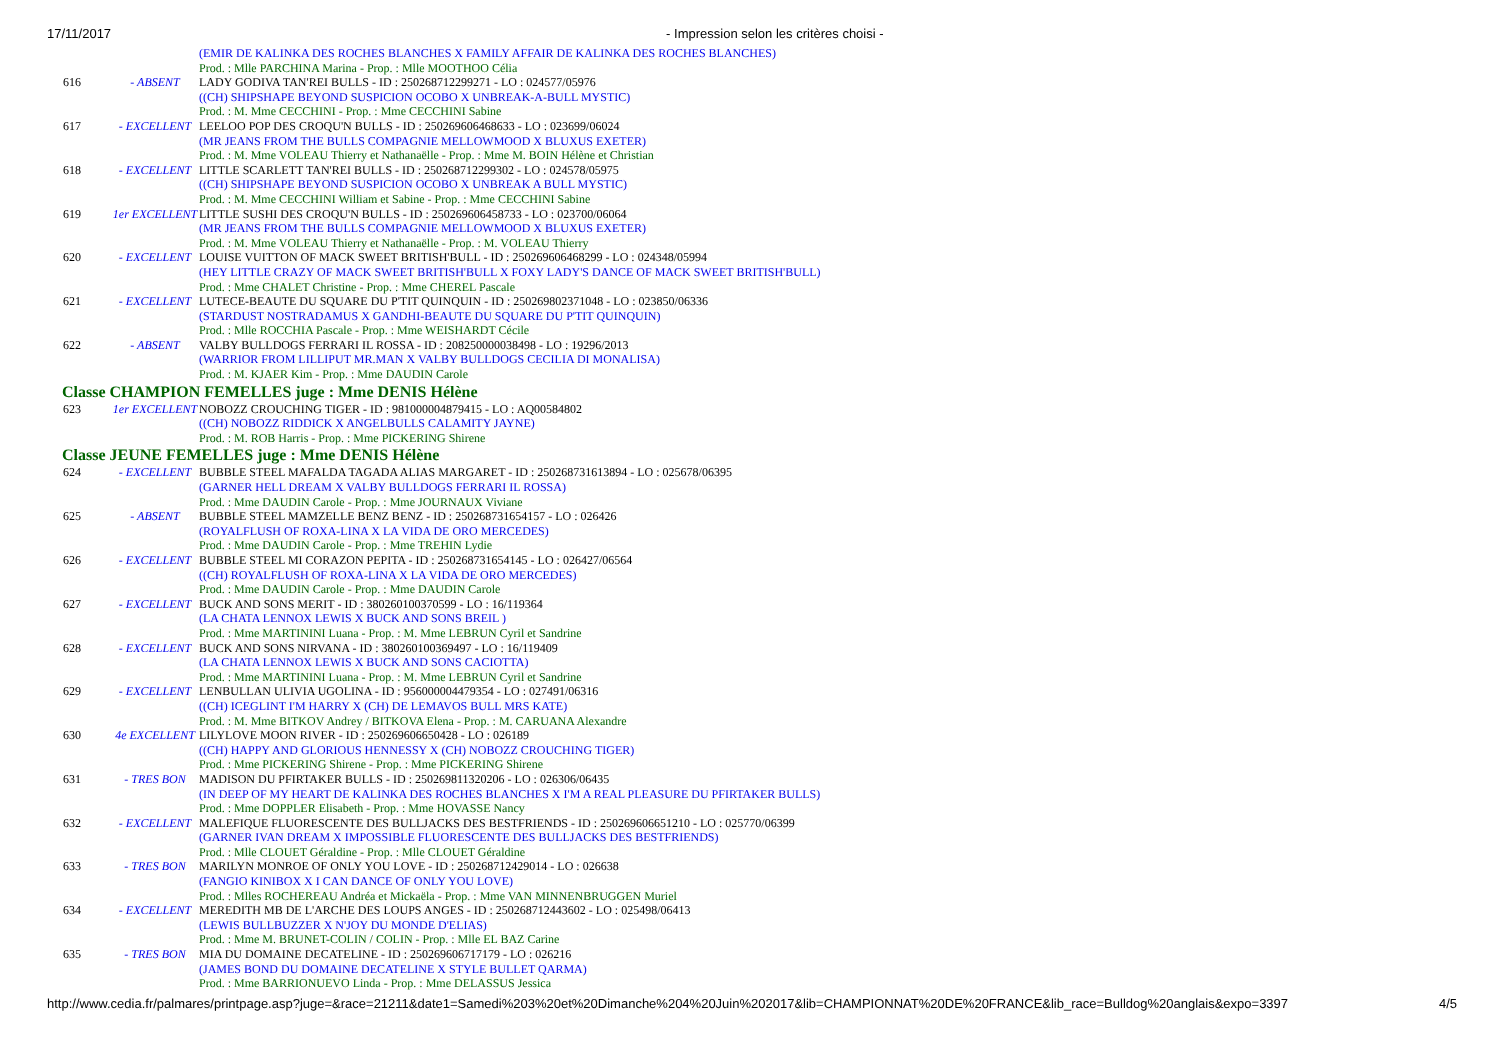17/11/2017 - Impression selon les critères choisi -
| | | (EMIR DE KALINKA DES ROCHES BLANCHES X FAMILY AFFAIR DE KALINKA DES ROCHES BLANCHES) |
| | | Prod. : Mlle PARCHINA Marina - Prop. : Mlle MOOTHOO Célia |
| 616 | - ABSENT | LADY GODIVA TAN'REI BULLS - ID : 250268712299271 - LO : 024577/05976 |
| | | ((CH) SHIPSHAPE BEYOND SUSPICION OCOBO X UNBREAK-A-BULL MYSTIC) |
| | | Prod. : M. Mme CECCHINI - Prop. : Mme CECCHINI Sabine |
| 617 | - EXCELLENT | LEELOO POP DES CROQU'N BULLS - ID : 250269606468633 - LO : 023699/06024 |
| | | (MR JEANS FROM THE BULLS COMPAGNIE MELLOWMOOD X BLUXUS EXETER) |
| | | Prod. : M. Mme VOLEAU Thierry et Nathanaëlle - Prop. : Mme M. BOIN Hélène et Christian |
| 618 | - EXCELLENT | LITTLE SCARLETT TAN'REI BULLS - ID : 250268712299302 - LO : 024578/05975 |
| | | ((CH) SHIPSHAPE BEYOND SUSPICION OCOBO X UNBREAK A BULL MYSTIC) |
| | | Prod. : M. Mme CECCHINI William et Sabine - Prop. : Mme CECCHINI Sabine |
| 619 | 1er EXCELLENT | LITTLE SUSHI DES CROQU'N BULLS - ID : 250269606458733 - LO : 023700/06064 |
| | | (MR JEANS FROM THE BULLS COMPAGNIE MELLOWMOOD X BLUXUS EXETER) |
| | | Prod. : M. Mme VOLEAU Thierry et Nathanaëlle - Prop. : M. VOLEAU Thierry |
| 620 | - EXCELLENT | LOUISE VUITTON OF MACK SWEET BRITISH'BULL - ID : 250269606468299 - LO : 024348/05994 |
| | | (HEY LITTLE CRAZY OF MACK SWEET BRITISH'BULL X FOXY LADY'S DANCE OF MACK SWEET BRITISH'BULL) |
| | | Prod. : Mme CHALET Christine - Prop. : Mme CHEREL Pascale |
| 621 | - EXCELLENT | LUTECE-BEAUTE DU SQUARE DU P'TIT QUINQUIN - ID : 250269802371048 - LO : 023850/06336 |
| | | (STARDUST NOSTRADAMUS X GANDHI-BEAUTE DU SQUARE DU P'TIT QUINQUIN) |
| | | Prod. : Mlle ROCCHIA Pascale - Prop. : Mme WEISHARDT Cécile |
| 622 | - ABSENT | VALBY BULLDOGS FERRARI IL ROSSA - ID : 208250000038498 - LO : 19296/2013 |
| | | (WARRIOR FROM LILLIPUT MR.MAN X VALBY BULLDOGS CECILIA DI MONALISA) |
| | | Prod. : M. KJAER Kim - Prop. : Mme DAUDIN Carole |
| Classe CHAMPION FEMELLES juge : Mme DENIS Hélène | | |
| 623 | 1er EXCELLENT | NOBOZZ CROUCHING TIGER - ID : 981000004879415 - LO : AQ00584802 |
| | | ((CH) NOBOZZ RIDDICK X ANGELBULLS CALAMITY JAYNE) |
| | | Prod. : M. ROB Harris - Prop. : Mme PICKERING Shirene |
| Classe JEUNE FEMELLES juge : Mme DENIS Hélène | | |
| 624 | - EXCELLENT | BUBBLE STEEL MAFALDA TAGADA ALIAS MARGARET - ID : 250268731613894 - LO : 025678/06395 |
| | | (GARNER HELL DREAM X VALBY BULLDOGS FERRARI IL ROSSA) |
| | | Prod. : Mme DAUDIN Carole - Prop. : Mme JOURNAUX Viviane |
| 625 | - ABSENT | BUBBLE STEEL MAMZELLE BENZ BENZ - ID : 250268731654157 - LO : 026426 |
| | | (ROYALFLUSH OF ROXA-LINA X LA VIDA DE ORO MERCEDES) |
| | | Prod. : Mme DAUDIN Carole - Prop. : Mme TREHIN Lydie |
| 626 | - EXCELLENT | BUBBLE STEEL MI CORAZON PEPITA - ID : 250268731654145 - LO : 026427/06564 |
| | | ((CH) ROYALFLUSH OF ROXA-LINA X LA VIDA DE ORO MERCEDES) |
| | | Prod. : Mme DAUDIN Carole - Prop. : Mme DAUDIN Carole |
| 627 | - EXCELLENT | BUCK AND SONS MERIT - ID : 380260100370599 - LO : 16/119364 |
| | | (LA CHATA LENNOX LEWIS X BUCK AND SONS BREIL ) |
| | | Prod. : Mme MARTININI Luana - Prop. : M. Mme LEBRUN Cyril et Sandrine |
| 628 | - EXCELLENT | BUCK AND SONS NIRVANA - ID : 380260100369497 - LO : 16/119409 |
| | | (LA CHATA LENNOX LEWIS X BUCK AND SONS CACIOTTA) |
| | | Prod. : Mme MARTININI Luana - Prop. : M. Mme LEBRUN Cyril et Sandrine |
| 629 | - EXCELLENT | LENBULLAN ULIVIA UGOLINA - ID : 956000004479354 - LO : 027491/06316 |
| | | ((CH) ICEGLINT I'M HARRY X (CH) DE LEMAVOS BULL MRS KATE) |
| | | Prod. : M. Mme BITKOV Andrey / BITKOVA Elena - Prop. : M. CARUANA Alexandre |
| 630 | 4e EXCELLENT | LILYLOVE MOON RIVER - ID : 250269606650428 - LO : 026189 |
| | | ((CH) HAPPY AND GLORIOUS HENNESSY X (CH) NOBOZZ CROUCHING TIGER) |
| | | Prod. : Mme PICKERING Shirene - Prop. : Mme PICKERING Shirene |
| 631 | - TRES BON | MADISON DU PFIRTAKER BULLS - ID : 250269811320206 - LO : 026306/06435 |
| | | (IN DEEP OF MY HEART DE KALINKA DES ROCHES BLANCHES X I'M A REAL PLEASURE DU PFIRTAKER BULLS) |
| | | Prod. : Mme DOPPLER Elisabeth - Prop. : Mme HOVASSE Nancy |
| 632 | - EXCELLENT | MALEFIQUE FLUORESCENTE DES BULLJACKS DES BESTFRIENDS - ID : 250269606651210 - LO : 025770/06399 |
| | | (GARNER IVAN DREAM X IMPOSSIBLE FLUORESCENTE DES BULLJACKS DES BESTFRIENDS) |
| | | Prod. : Mlle CLOUET Géraldine - Prop. : Mlle CLOUET Géraldine |
| 633 | - TRES BON | MARILYN MONROE OF ONLY YOU LOVE - ID : 250268712429014 - LO : 026638 |
| | | (FANGIO KINIBOX X I CAN DANCE OF ONLY YOU LOVE) |
| | | Prod. : Mlles ROCHEREAU Andréa et Mickaëla - Prop. : Mme VAN MINNENBRUGGEN Muriel |
| 634 | - EXCELLENT | MEREDITH MB DE L'ARCHE DES LOUPS ANGES - ID : 250268712443602 - LO : 025498/06413 |
| | | (LEWIS BULLBUZZER X N'JOY DU MONDE D'ELIAS) |
| | | Prod. : Mme M. BRUNET-COLIN / COLIN - Prop. : Mlle EL BAZ Carine |
| 635 | - TRES BON | MIA DU DOMAINE DECATELINE - ID : 250269606717179 - LO : 026216 |
| | | (JAMES BOND DU DOMAINE DECATELINE X STYLE BULLET QARMA) |
| | | Prod. : Mme BARRIONUEVO Linda - Prop. : Mme DELASSUS Jessica |
http://www.cedia.fr/palmares/printpage.asp?juge=&race=21211&date1=Samedi%203%20et%20Dimanche%204%20Juin%202017&lib=CHAMPIONNAT%20DE%20FRANCE&lib_race=Bulldog%20anglais&expo=3397 4/5